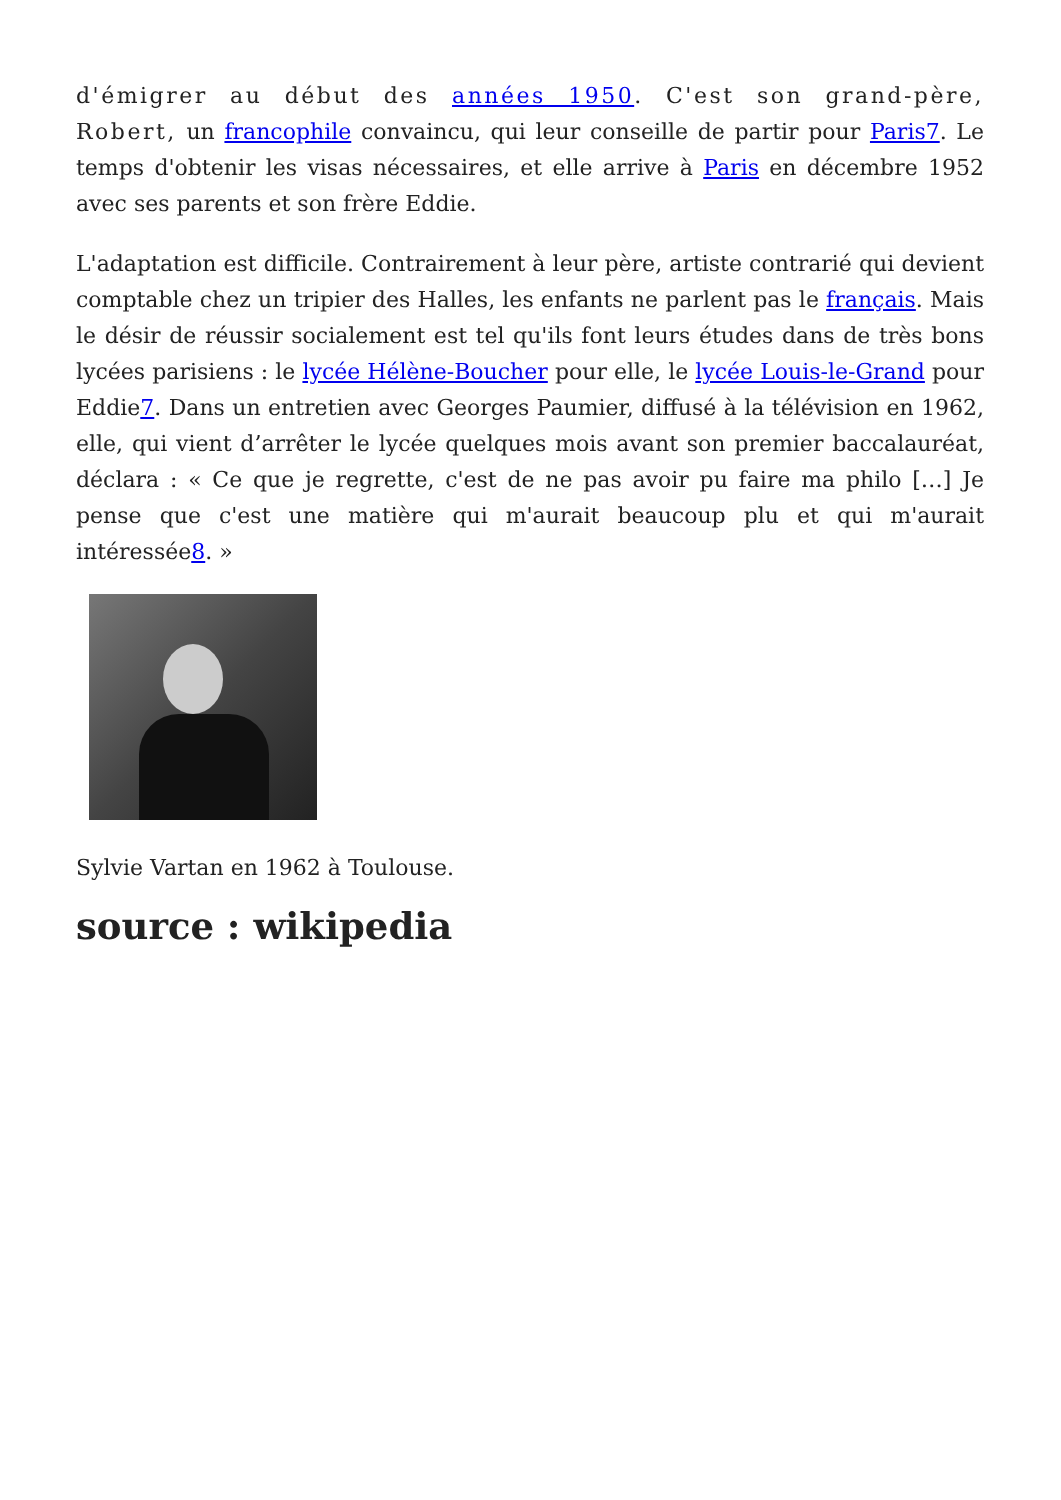d'émigrer au début des années 1950. C'est son grand-père, Robert, un francophile convaincu, qui leur conseille de partir pour Paris7. Le temps d'obtenir les visas nécessaires, et elle arrive à Paris en décembre 1952 avec ses parents et son frère Eddie.
L'adaptation est difficile. Contrairement à leur père, artiste contrarié qui devient comptable chez un tripier des Halles, les enfants ne parlent pas le français. Mais le désir de réussir socialement est tel qu'ils font leurs études dans de très bons lycées parisiens : le lycée Hélène-Boucher pour elle, le lycée Louis-le-Grand pour Eddie7. Dans un entretien avec Georges Paumier, diffusé à la télévision en 1962, elle, qui vient d’arrêter le lycée quelques mois avant son premier baccalauréat, déclara : « Ce que je regrette, c'est de ne pas avoir pu faire ma philo […] Je pense que c'est une matière qui m'aurait beaucoup plu et qui m'aurait intéressée8. »
Sylvie Vartan en 1962 à Toulouse.
source : wikipedia